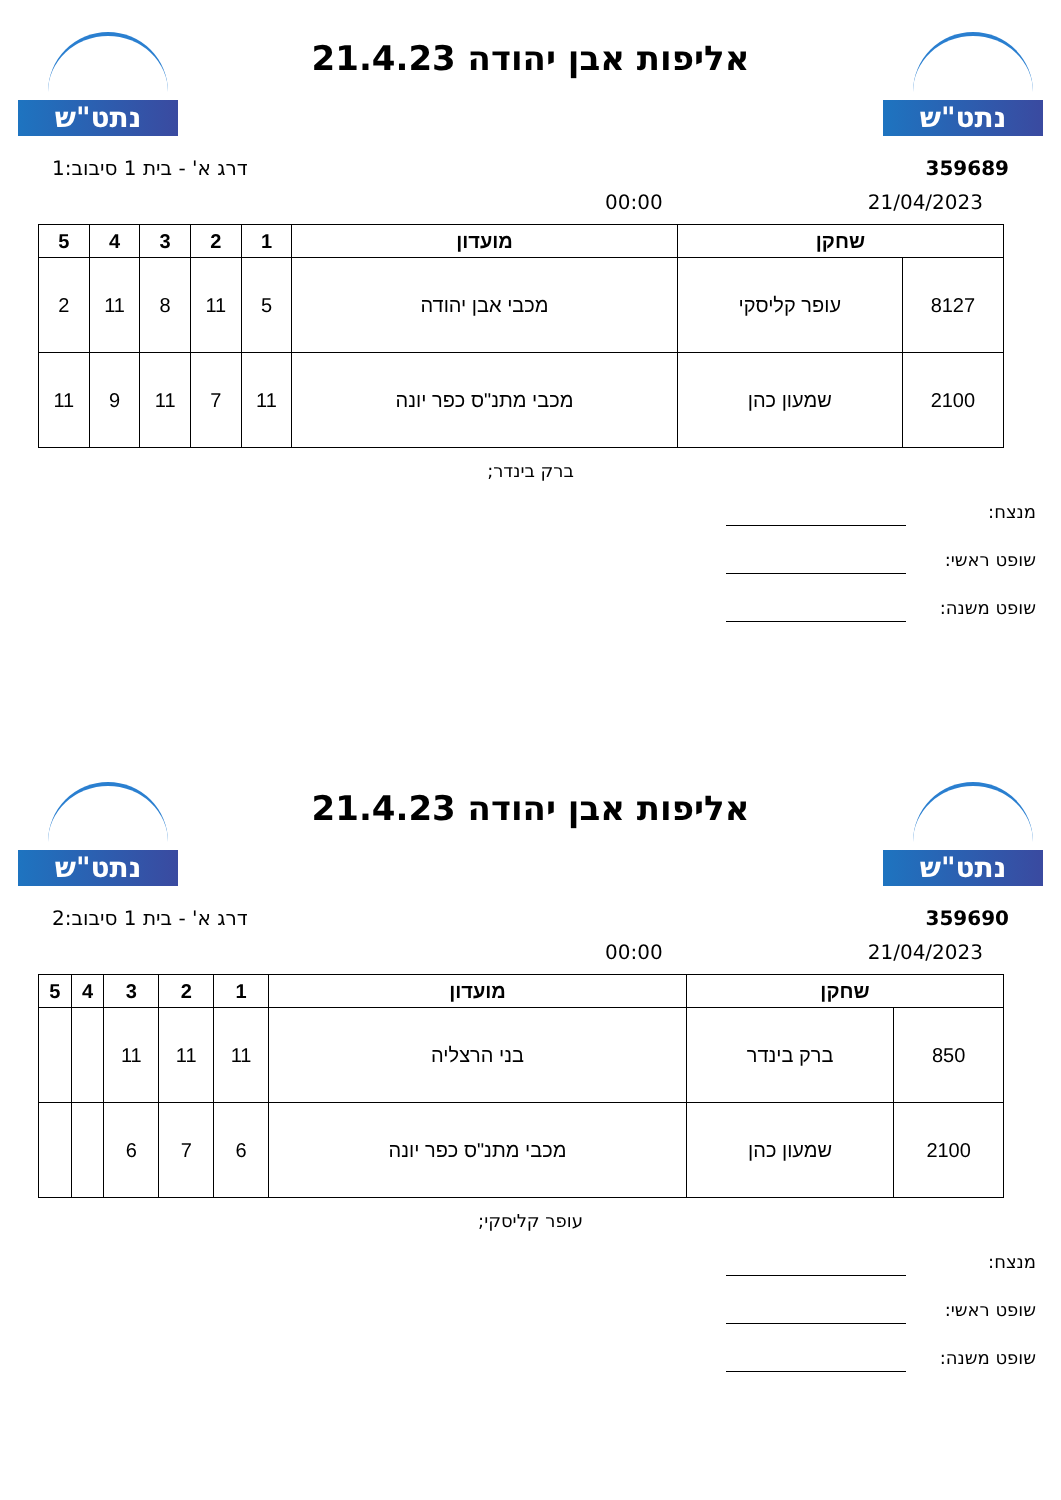נתט"ש
אליפות אבן יהודה 21.4.23
נתט"ש
359689 דרג א' - בית 1 סיבוב:1
21/04/2023 00:00
| שחקן | | מועדון | 1 | 2 | 3 | 4 | 5 |
| --- | --- | --- | --- | --- | --- | --- | --- |
| 8127 | עופר קליסקי | מכבי אבן יהודה | 5 | 11 | 8 | 11 | 2 |
| 2100 | שמעון כהן | מכבי מתנ"ס כפר יונה | 11 | 7 | 11 | 9 | 11 |
ברק בינדר;
מנצח:
שופט ראשי:
שופט משנה:
נתט"ש
אליפות אבן יהודה 21.4.23
נתט"ש
359690 דרג א' - בית 1 סיבוב:2
21/04/2023 00:00
| שחקן | | מועדון | 1 | 2 | 3 | 4 | 5 |
| --- | --- | --- | --- | --- | --- | --- | --- |
| 850 | ברק בינדר | בני הרצליה | 11 | 11 | 11 | | |
| 2100 | שמעון כהן | מכבי מתנ"ס כפר יונה | 6 | 7 | 6 | | |
עופר קליסקי;
מנצח:
שופט ראשי:
שופט משנה: